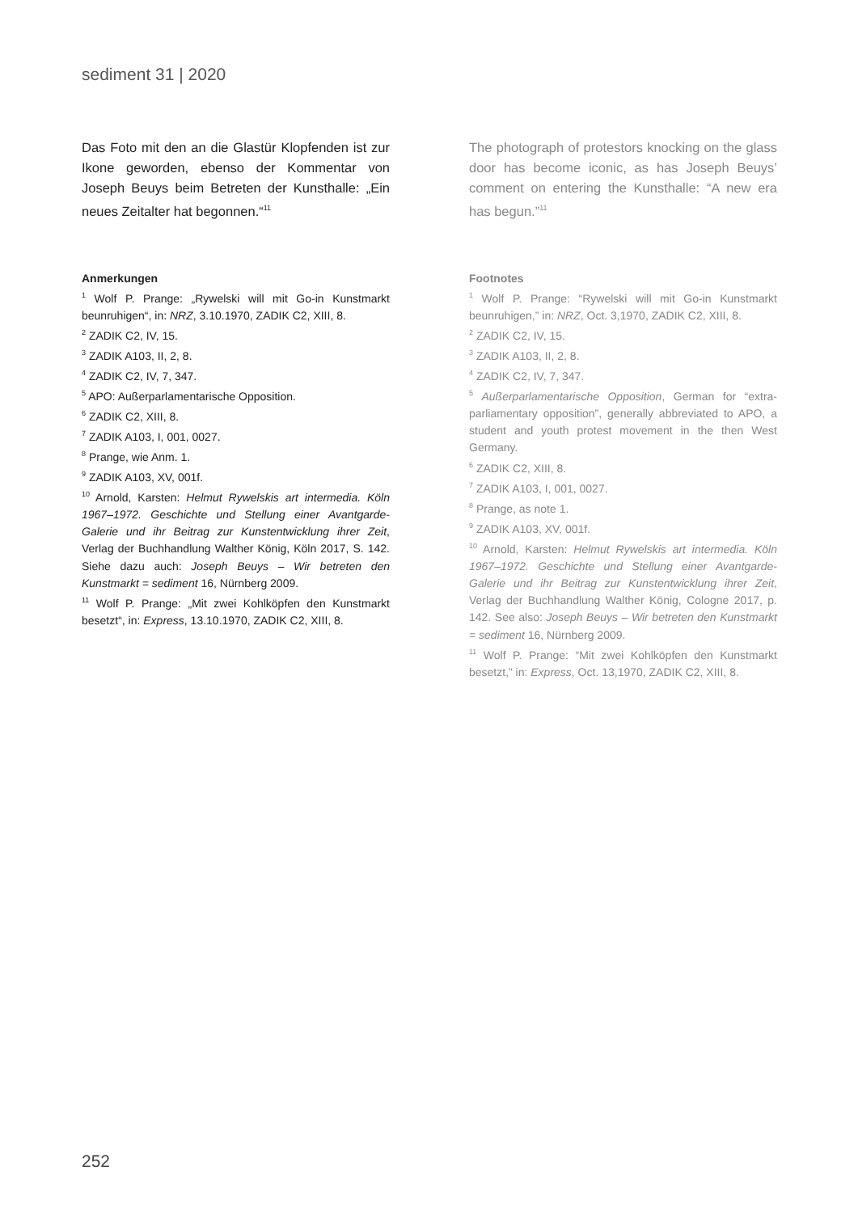sediment 31 | 2020
Das Foto mit den an die Glastür Klopfenden ist zur Ikone geworden, ebenso der Kommentar von Joseph Beuys beim Betreten der Kunsthal­le: „Ein neues Zeitalter hat begonnen.“<sup>11</sup>
Anmerkungen
<sup>1</sup> Wolf P. Prange: „Rywelski will mit Go-in Kunstmarkt beunruhigen“, in: NRZ, 3.10.1970, ZADIK C2, XIII, 8.
<sup>2</sup> ZADIK C2, IV, 15.
<sup>3</sup> ZADIK A103, II, 2, 8.
<sup>4</sup> ZADIK C2, IV, 7, 347.
<sup>5</sup> APO: Außerparlamentarische Opposition.
<sup>6</sup> ZADIK C2, XIII, 8.
<sup>7</sup> ZADIK A103, I, 001, 0027.
<sup>8</sup> Prange, wie Anm. 1.
<sup>9</sup> ZADIK A103, XV, 001f.
<sup>10</sup> Arnold, Karsten: Helmut Rywelskis art interme­dia. Köln 1967–1972. Geschichte und Stellung einer Avantgarde-Galerie und ihr Beitrag zur Kunstent­wicklung ihrer Zeit, Verlag der Buchhandlung Walther König, Köln 2017, S. 142. Siehe dazu auch: Joseph Beuys – Wir betreten den Kunstmarkt = sediment 16, Nürnberg 2009.
<sup>11</sup> Wolf P. Prange: „Mit zwei Kohlköpfen den Kunst­markt besetzt“, in: Express, 13.10.1970, ZADIK C2, XIII, 8.
The photograph of protestors knocking on the glass door has become iconic, as has Joseph Beuys’ comment on entering the Kunsthalle: “A new era has begun.”<sup>11</sup>
Footnotes
<sup>1</sup> Wolf P. Prange: “Rywelski will mit Go-in Kunstmarkt beunruhigen,” in: NRZ, Oct. 3,1970, ZADIK C2, XIII, 8.
<sup>2</sup> ZADIK C2, IV, 15.
<sup>3</sup> ZADIK A103, II, 2, 8.
<sup>4</sup> ZADIK C2, IV, 7, 347.
<sup>5</sup> Außerparlamentarische Opposition, German for “extra-parliamentary opposition”, generally abbrevi­ated to APO, a student and youth protest movement in the then West Germany.
<sup>6</sup> ZADIK C2, XIII, 8.
<sup>7</sup> ZADIK A103, I, 001, 0027.
<sup>8</sup> Prange, as note 1.
<sup>9</sup> ZADIK A103, XV, 001f.
<sup>10</sup> Arnold, Karsten: Helmut Rywelskis art intermedia. Köln 1967–1972. Geschichte und Stellung einer Avantgarde-Galerie und ihr Beitrag zur Kunstentwick­lung ihrer Zeit, Verlag der Buchhandlung Walther König, Cologne 2017, p. 142. See also: Joseph Beuys – Wir betreten den Kunstmarkt = sediment 16, Nürn­berg 2009.
<sup>11</sup> Wolf P. Prange: “Mit zwei Kohlköpfen den Kunst­markt besetzt,” in: Express, Oct. 13,1970, ZADIK C2, XIII, 8.
252